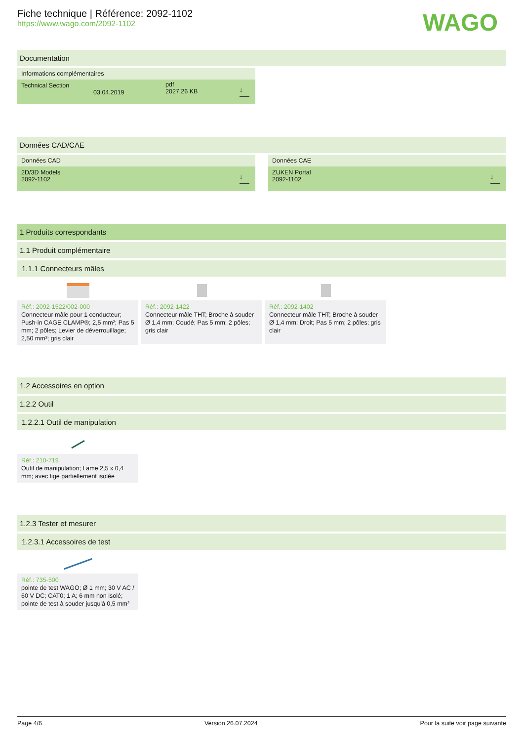WAGO
Fiche technique | Référence: 2092-1102
https://www.wago.com/2092-1102
Documentation
Informations complémentaires
Technical Section
03.04.2019 pdf
2027.26 KB
↓
Données CAD/CAE
Données CAD
2D/3D Models
2092-1102
↓
Données CAE
ZUKEN Portal
2092-1102
↓
1 Produits correspondants
1.1 Produit complémentaire
1.1.1 Connecteurs mâles
Réf.: 2092-1522/002-000
Connecteur mâle pour 1 conducteur; Push-in CAGE CLAMP®; 2,5 mm²; Pas 5 mm; 2 pôles; Levier de déverrouillage; 2,50 mm²; gris clair
Réf.: 2092-1422
Connecteur mâle THT; Broche à souder Ø 1,4 mm; Coudé; Pas 5 mm; 2 pôles; gris clair
Réf.: 2092-1402
Connecteur mâle THT; Broche à souder Ø 1,4 mm; Droit; Pas 5 mm; 2 pôles; gris clair
1.2 Accessoires en option
1.2.2 Outil
1.2.2.1 Outil de manipulation
Réf.: 210-719
Outil de manipulation; Lame 2,5 x 0,4 mm; avec tige partiellement isolée
1.2.3 Tester et mesurer
1.2.3.1 Accessoires de test
Réf.: 735-500
pointe de test WAGO; Ø 1 mm; 30 V AC / 60 V DC; CAT0; 1 A; 6 mm non isolé; pointe de test à souder jusqu'à 0,5 mm²
Page 4/6 Version 26.07.2024 Pour la suite voir page suivante